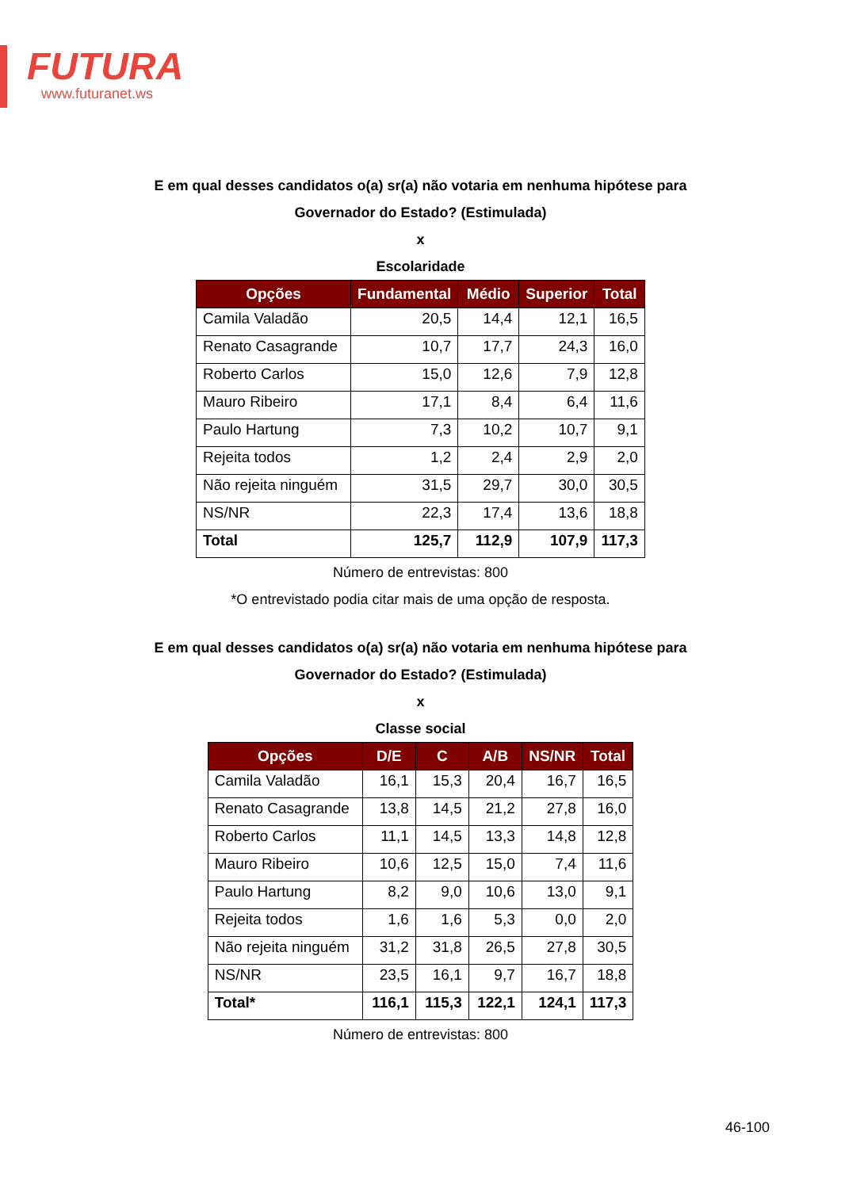FUTURA
www.futuranet.ws
E em qual desses candidatos o(a) sr(a) não votaria em nenhuma hipótese para
Governador do Estado? (Estimulada)
x
Escolaridade
| Opções | Fundamental | Médio | Superior | Total |
| --- | --- | --- | --- | --- |
| Camila Valadão | 20,5 | 14,4 | 12,1 | 16,5 |
| Renato Casagrande | 10,7 | 17,7 | 24,3 | 16,0 |
| Roberto Carlos | 15,0 | 12,6 | 7,9 | 12,8 |
| Mauro Ribeiro | 17,1 | 8,4 | 6,4 | 11,6 |
| Paulo Hartung | 7,3 | 10,2 | 10,7 | 9,1 |
| Rejeita todos | 1,2 | 2,4 | 2,9 | 2,0 |
| Não rejeita ninguém | 31,5 | 29,7 | 30,0 | 30,5 |
| NS/NR | 22,3 | 17,4 | 13,6 | 18,8 |
| Total | 125,7 | 112,9 | 107,9 | 117,3 |
Número de entrevistas: 800
*O entrevistado podia citar mais de uma opção de resposta.
E em qual desses candidatos o(a) sr(a) não votaria em nenhuma hipótese para
Governador do Estado? (Estimulada)
x
Classe social
| Opções | D/E | C | A/B | NS/NR | Total |
| --- | --- | --- | --- | --- | --- |
| Camila Valadão | 16,1 | 15,3 | 20,4 | 16,7 | 16,5 |
| Renato Casagrande | 13,8 | 14,5 | 21,2 | 27,8 | 16,0 |
| Roberto Carlos | 11,1 | 14,5 | 13,3 | 14,8 | 12,8 |
| Mauro Ribeiro | 10,6 | 12,5 | 15,0 | 7,4 | 11,6 |
| Paulo Hartung | 8,2 | 9,0 | 10,6 | 13,0 | 9,1 |
| Rejeita todos | 1,6 | 1,6 | 5,3 | 0,0 | 2,0 |
| Não rejeita ninguém | 31,2 | 31,8 | 26,5 | 27,8 | 30,5 |
| NS/NR | 23,5 | 16,1 | 9,7 | 16,7 | 18,8 |
| Total* | 116,1 | 115,3 | 122,1 | 124,1 | 117,3 |
Número de entrevistas: 800
46-100